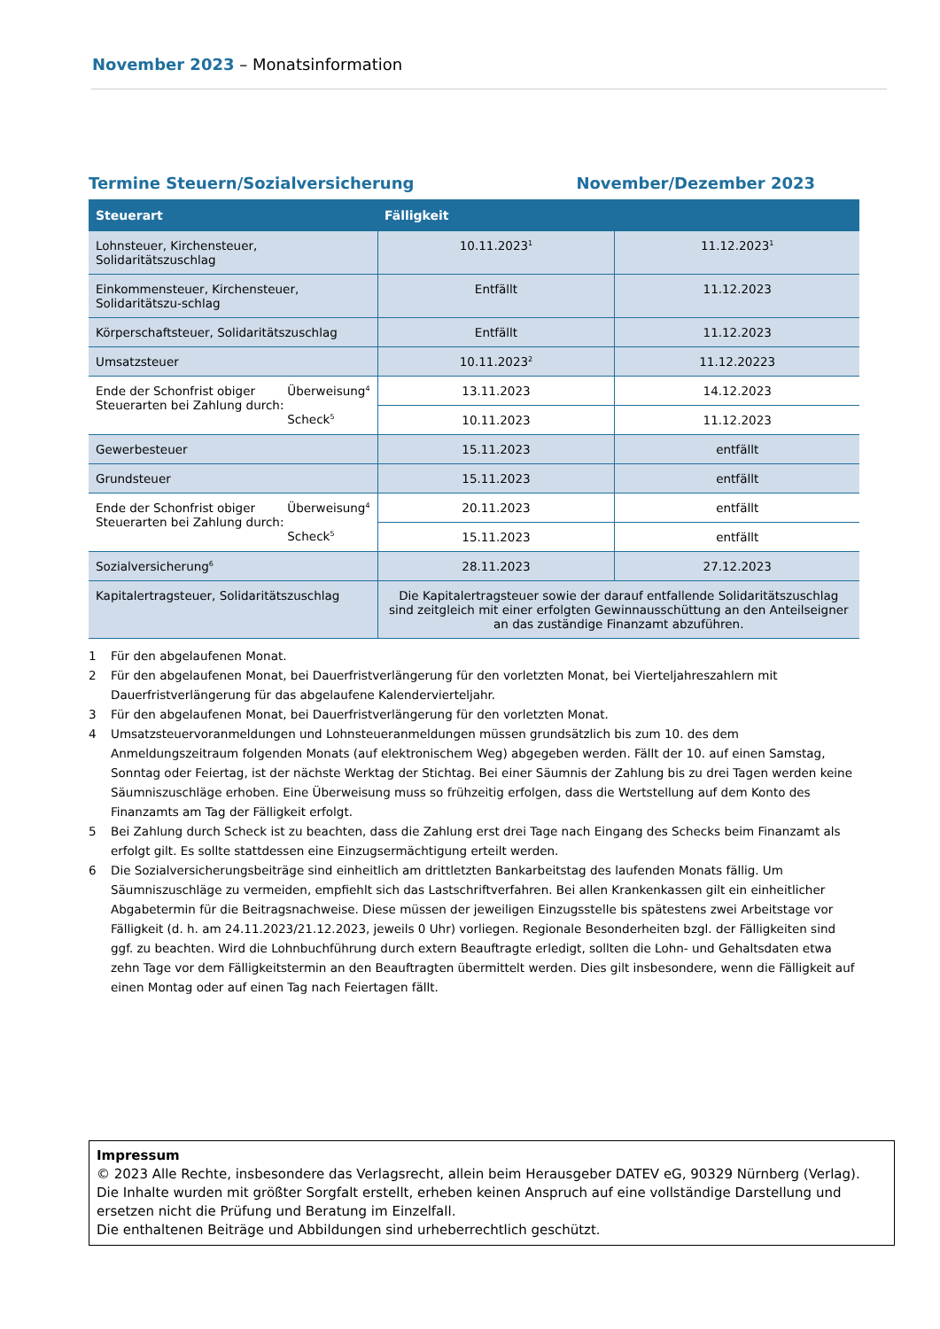November 2023 – Monatsinformation
Termine Steuern/Sozialversicherung November/Dezember 2023
| Steuerart | Fälligkeit | |
| --- | --- | --- |
| Lohnsteuer, Kirchensteuer, Solidaritätszuschlag | 10.11.2023<sup>1</sup> | 11.12.2023<sup>1</sup> |
| Einkommensteuer, Kirchensteuer, Solidaritätszu-schlag | Entfällt | 11.12.2023 |
| Körperschaftsteuer, Solidaritätszuschlag | Entfällt | 11.12.2023 |
| Umsatzsteuer | 10.11.2023<sup>2</sup> | 11.12.20223 |
| Überweisung<sup>4</sup> Scheck<sup>5</sup> Ende der Schonfrist obiger Steuerarten bei Zahlung durch: | 13.11.2023 | 14.12.2023 |
| | 10.11.2023 | 11.12.2023 |
| Gewerbesteuer | 15.11.2023 | entfällt |
| Grundsteuer | 15.11.2023 | entfällt |
| Überweisung<sup>4</sup> Scheck<sup>5</sup> Ende der Schonfrist obiger Steuerarten bei Zahlung durch: | 20.11.2023 | entfällt |
| | 15.11.2023 | entfällt |
| Sozialversicherung<sup>6</sup> | 28.11.2023 | 27.12.2023 |
| Kapitalertragsteuer, Solidaritätszuschlag | Die Kapitalertragsteuer sowie der darauf entfallende Solidaritätszuschlag sind zeitgleich mit einer erfolgten Gewinnausschüttung an den Anteilseigner an das zuständige Finanzamt abzuführen. | |
1 Für den abgelaufenen Monat.
2 Für den abgelaufenen Monat, bei Dauerfristverlängerung für den vorletzten Monat, bei Vierteljahreszahlern mit Dauerfristverlängerung für das abgelaufene Kalendervierteljahr.
3 Für den abgelaufenen Monat, bei Dauerfristverlängerung für den vorletzten Monat.
4 Umsatzsteuervoranmeldungen und Lohnsteueranmeldungen müssen grundsätzlich bis zum 10. des dem Anmeldungszeitraum folgenden Monats (auf elektronischem Weg) abgegeben werden. Fällt der 10. auf einen Samstag, Sonntag oder Feiertag, ist der nächste Werktag der Stichtag. Bei einer Säumnis der Zahlung bis zu drei Tagen werden keine Säumniszuschläge erhoben. Eine Überweisung muss so frühzeitig erfolgen, dass die Wertstellung auf dem Konto des Finanzamts am Tag der Fälligkeit erfolgt.
5 Bei Zahlung durch Scheck ist zu beachten, dass die Zahlung erst drei Tage nach Eingang des Schecks beim Finanzamt als erfolgt gilt. Es sollte stattdessen eine Einzugsermächtigung erteilt werden.
6 Die Sozialversicherungsbeiträge sind einheitlich am drittletzten Bankarbeitstag des laufenden Monats fällig. Um Säumniszuschläge zu vermeiden, empfiehlt sich das Lastschriftverfahren. Bei allen Krankenkassen gilt ein einheitlicher Abgabetermin für die Beitragsnachweise. Diese müssen der jeweiligen Einzugsstelle bis spätestens zwei Arbeitstage vor Fälligkeit (d. h. am 24.11.2023/21.12.2023, jeweils 0 Uhr) vorliegen. Regionale Besonderheiten bzgl. der Fälligkeiten sind ggf. zu beachten. Wird die Lohnbuchführung durch extern Beauftragte erledigt, sollten die Lohn- und Gehaltsdaten etwa zehn Tage vor dem Fälligkeitstermin an den Beauftragten übermittelt werden. Dies gilt insbesondere, wenn die Fälligkeit auf einen Montag oder auf einen Tag nach Feiertagen fällt.
Impressum
© 2023 Alle Rechte, insbesondere das Verlagsrecht, allein beim Herausgeber DATEV eG, 90329 Nürnberg (Verlag).
Die Inhalte wurden mit größter Sorgfalt erstellt, erheben keinen Anspruch auf eine vollständige Darstellung und ersetzen nicht die Prüfung und Beratung im Einzelfall.
Die enthaltenen Beiträge und Abbildungen sind urheberrechtlich geschützt.